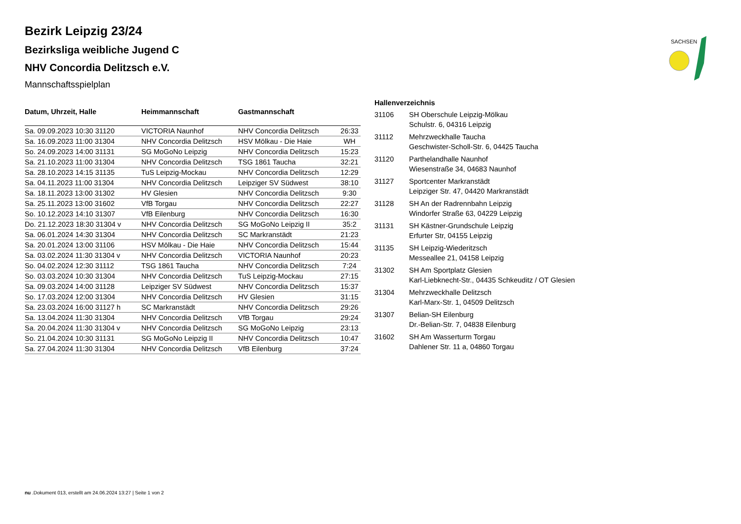SACHSEN
Bezirk Leipzig 23/24
Bezirksliga weibliche Jugend C
NHV Concordia Delitzsch e.V.
Mannschaftsspielplan
| Datum, Uhrzeit, Halle | Heimmannschaft | Gastmannschaft | |
| --- | --- | --- | --- |
| Sa. 09.09.2023 10:30 31120 | VICTORIA Naunhof | NHV Concordia Delitzsch | 26:33 |
| Sa. 16.09.2023 11:00 31304 | NHV Concordia Delitzsch | HSV Mölkau - Die Haie | WH |
| So. 24.09.2023 14:00 31131 | SG MoGoNo Leipzig | NHV Concordia Delitzsch | 15:23 |
| Sa. 21.10.2023 11:00 31304 | NHV Concordia Delitzsch | TSG 1861 Taucha | 32:21 |
| Sa. 28.10.2023 14:15 31135 | TuS Leipzig-Mockau | NHV Concordia Delitzsch | 12:29 |
| Sa. 04.11.2023 11:00 31304 | NHV Concordia Delitzsch | Leipziger SV Südwest | 38:10 |
| Sa. 18.11.2023 13:00 31302 | HV Glesien | NHV Concordia Delitzsch | 9:30 |
| Sa. 25.11.2023 13:00 31602 | VfB Torgau | NHV Concordia Delitzsch | 22:27 |
| So. 10.12.2023 14:10 31307 | VfB Eilenburg | NHV Concordia Delitzsch | 16:30 |
| Do. 21.12.2023 18:30 31304 v | NHV Concordia Delitzsch | SG MoGoNo Leipzig II | 35:2 |
| Sa. 06.01.2024 14:30 31304 | NHV Concordia Delitzsch | SC Markranstädt | 21:23 |
| Sa. 20.01.2024 13:00 31106 | HSV Mölkau - Die Haie | NHV Concordia Delitzsch | 15:44 |
| Sa. 03.02.2024 11:30 31304 v | NHV Concordia Delitzsch | VICTORIA Naunhof | 20:23 |
| So. 04.02.2024 12:30 31112 | TSG 1861 Taucha | NHV Concordia Delitzsch | 7:24 |
| So. 03.03.2024 10:30 31304 | NHV Concordia Delitzsch | TuS Leipzig-Mockau | 27:15 |
| Sa. 09.03.2024 14:00 31128 | Leipziger SV Südwest | NHV Concordia Delitzsch | 15:37 |
| So. 17.03.2024 12:00 31304 | NHV Concordia Delitzsch | HV Glesien | 31:15 |
| Sa. 23.03.2024 16:00 31127 h | SC Markranstädt | NHV Concordia Delitzsch | 29:26 |
| Sa. 13.04.2024 11:30 31304 | NHV Concordia Delitzsch | VfB Torgau | 29:24 |
| Sa. 20.04.2024 11:30 31304 v | NHV Concordia Delitzsch | SG MoGoNo Leipzig | 23:13 |
| So. 21.04.2024 10:30 31131 | SG MoGoNo Leipzig II | NHV Concordia Delitzsch | 10:47 |
| Sa. 27.04.2024 11:30 31304 | NHV Concordia Delitzsch | VfB Eilenburg | 37:24 |
| Hallenverzeichnis | |
| --- | --- |
| 31106 | SH Oberschule Leipzig-Mölkau Schulstr. 6, 04316 Leipzig |
| 31112 | Mehrzweckhalle Taucha Geschwister-Scholl-Str. 6, 04425 Taucha |
| 31120 | Parthelandhalle Naunhof Wiesenstraße 34, 04683 Naunhof |
| 31127 | Sportcenter Markranstädt Leipziger Str. 47, 04420 Markranstädt |
| 31128 | SH An der Radrennbahn Leipzig Windorfer Straße 63, 04229 Leipzig |
| 31131 | SH Kästner-Grundschule Leipzig Erfurter Str, 04155 Leipzig |
| 31135 | SH Leipzig-Wiederitzsch Messeallee 21, 04158 Leipzig |
| 31302 | SH Am Sportplatz Glesien Karl-Liebknecht-Str., 04435 Schkeuditz / OT Glesien |
| 31304 | Mehrzweckhalle Delitzsch Karl-Marx-Str. 1, 04509 Delitzsch |
| 31307 | Belian-SH Eilenburg Dr.-Belian-Str. 7, 04838 Eilenburg |
| 31602 | SH Am Wasserturm Torgau Dahlener Str. 11 a, 04860 Torgau |
nu .Dokument 013, erstellt am 24.06.2024 13:27 | Seite 1 von 2